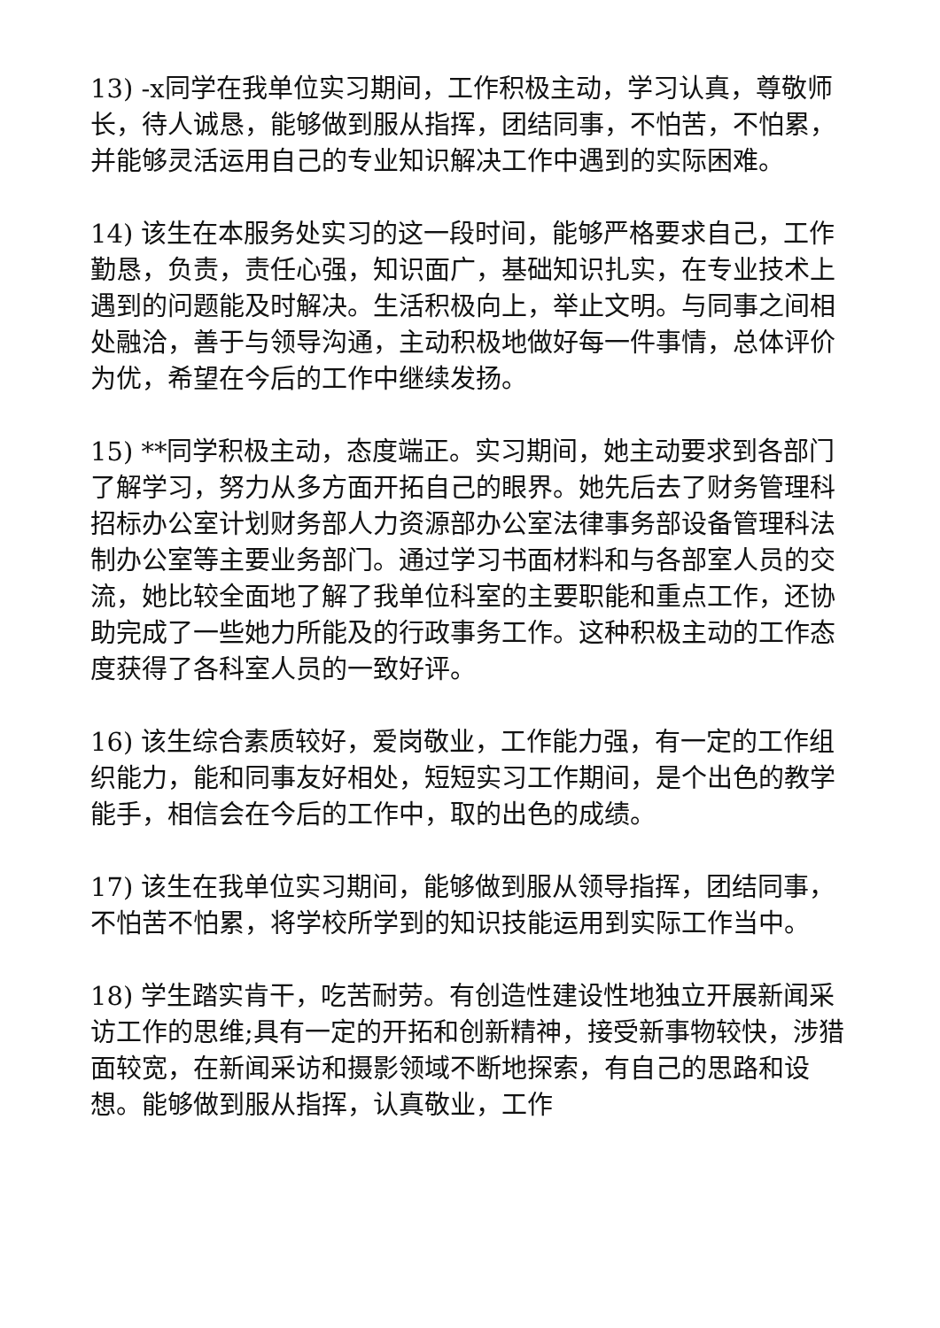13) -x同学在我单位实习期间，工作积极主动，学习认真，尊敬师长，待人诚恳，能够做到服从指挥，团结同事，不怕苦，不怕累，并能够灵活运用自己的专业知识解决工作中遇到的实际困难。
14) 该生在本服务处实习的这一段时间，能够严格要求自己，工作勤恳，负责，责任心强，知识面广，基础知识扎实，在专业技术上遇到的问题能及时解决。生活积极向上，举止文明。与同事之间相处融洽，善于与领导沟通，主动积极地做好每一件事情，总体评价为优，希望在今后的工作中继续发扬。
15) **同学积极主动，态度端正。实习期间，她主动要求到各部门了解学习，努力从多方面开拓自己的眼界。她先后去了财务管理科招标办公室计划财务部人力资源部办公室法律事务部设备管理科法制办公室等主要业务部门。通过学习书面材料和与各部室人员的交流，她比较全面地了解了我单位科室的主要职能和重点工作，还协助完成了一些她力所能及的行政事务工作。这种积极主动的工作态度获得了各科室人员的一致好评。
16) 该生综合素质较好，爱岗敬业，工作能力强，有一定的工作组织能力，能和同事友好相处，短短实习工作期间，是个出色的教学能手，相信会在今后的工作中，取的出色的成绩。
17) 该生在我单位实习期间，能够做到服从领导指挥，团结同事，不怕苦不怕累，将学校所学到的知识技能运用到实际工作当中。
18) 学生踏实肯干，吃苦耐劳。有创造性建设性地独立开展新闻采访工作的思维;具有一定的开拓和创新精神，接受新事物较快，涉猎面较宽，在新闻采访和摄影领域不断地探索，有自己的思路和设想。能够做到服从指挥，认真敬业，工作